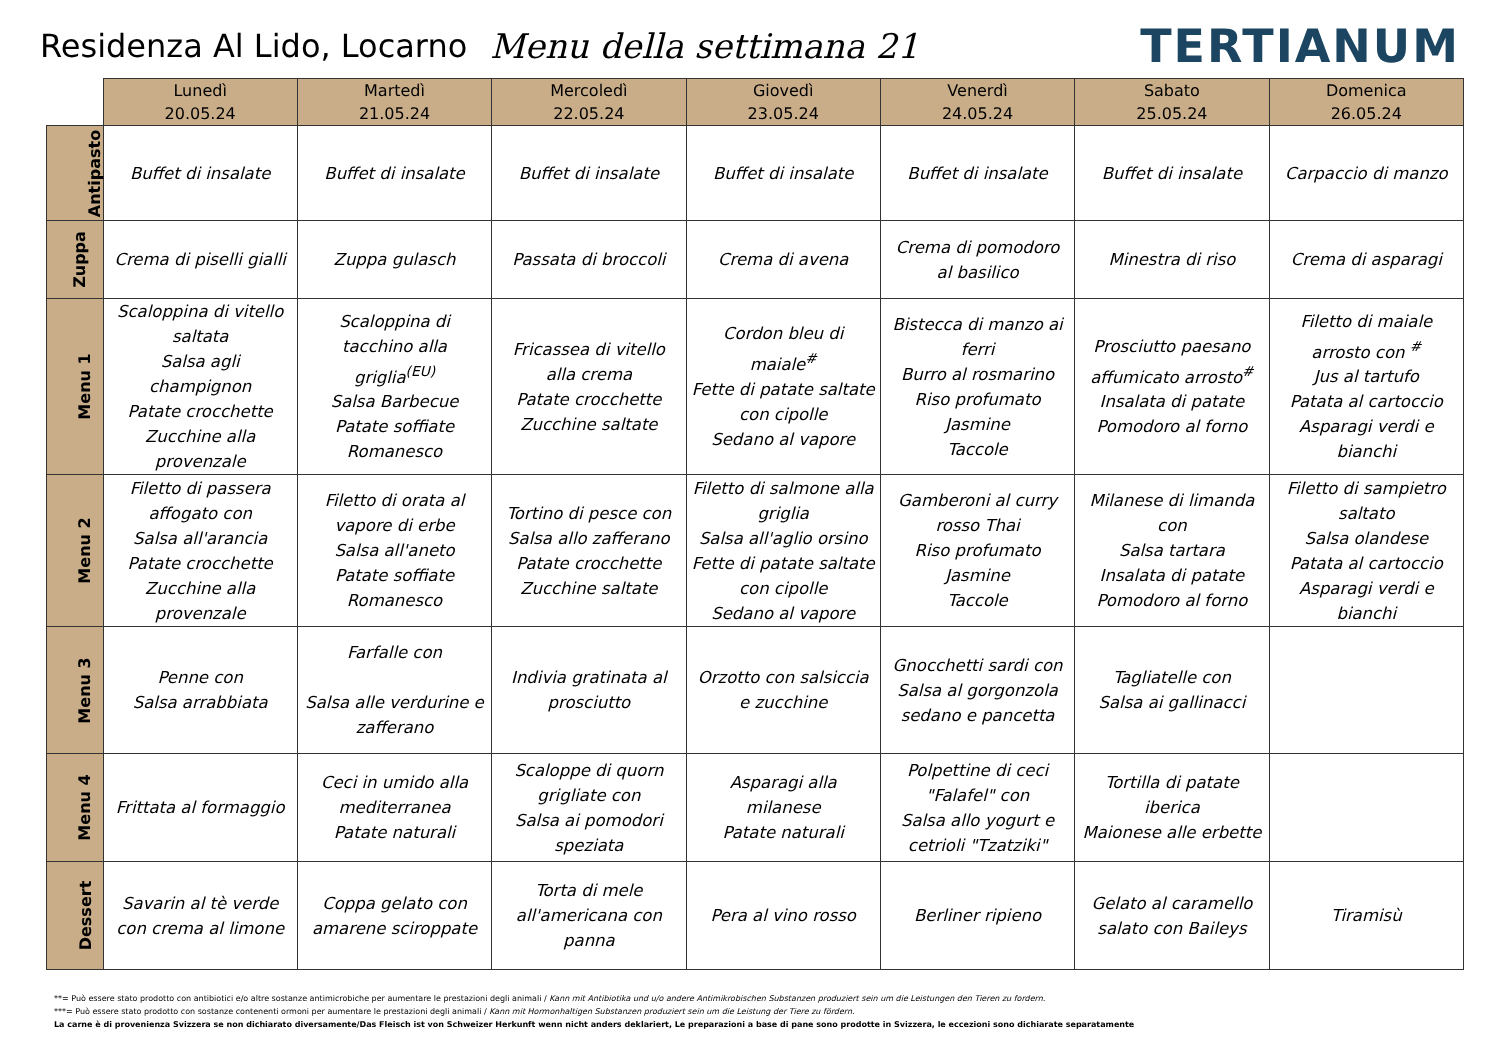Residenza Al Lido, Locarno
Menu della settimana 21
TERTIANUM
| | Lunedì 20.05.24 | Martedì 21.05.24 | Mercoledì 22.05.24 | Giovedì 23.05.24 | Venerdì 24.05.24 | Sabato 25.05.24 | Domenica 26.05.24 |
| --- | --- | --- | --- | --- | --- | --- | --- |
| Antipasto | Buffet di insalate | Buffet di insalate | Buffet di insalate | Buffet di insalate | Buffet di insalate | Buffet di insalate | Carpaccio di manzo |
| Zuppa | Crema di piselli gialli | Zuppa gulasch | Passata di broccoli | Crema di avena | Crema di pomodoro al basilico | Minestra di riso | Crema di asparagi |
| Menu 1 | Scaloppina di vitello saltata Salsa agli champignon Patate crocchette Zucchine alla provenzale | Scaloppina di tacchino alla griglia<sup>(EU)</sup> Salsa Barbecue Patate soffiate Romanesco | Fricassea di vitello alla crema Patate crocchette Zucchine saltate | Cordon bleu di maiale<sup>#</sup> Fette di patate saltate con cipolle Sedano al vapore | Bistecca di manzo ai ferri Burro al rosmarino Riso profumato Jasmine Taccole | Prosciutto paesano affumicato arrosto<sup>#</sup> Insalata di patate Pomodoro al forno | Filetto di maiale arrosto con <sup>#</sup> Jus al tartufo Patata al cartoccio Asparagi verdi e bianchi |
| Menu 2 | Filetto di passera affogato con Salsa all'arancia Patate crocchette Zucchine alla provenzale | Filetto di orata al vapore di erbe Salsa all'aneto Patate soffiate Romanesco | Tortino di pesce con Salsa allo zafferano Patate crocchette Zucchine saltate | Filetto di salmone alla griglia Salsa all'aglio orsino Fette di patate saltate con cipolle Sedano al vapore | Gamberoni al curry rosso Thai Riso profumato Jasmine Taccole | Milanese di limanda con Salsa tartara Insalata di patate Pomodoro al forno | Filetto di sampietro saltato Salsa olandese Patata al cartoccio Asparagi verdi e bianchi |
| Menu 3 | Penne con Salsa arrabbiata | Farfalle con Salsa alle verdurine e zafferano | Indivia gratinata al prosciutto | Orzotto con salsiccia e zucchine | Gnocchetti sardi con Salsa al gorgonzola sedano e pancetta | Tagliatelle con Salsa ai gallinacci | |
| Menu 4 | Frittata al formaggio | Ceci in umido alla mediterranea Patate naturali | Scaloppe di quorn grigliate con Salsa ai pomodori speziata | Asparagi alla milanese Patate naturali | Polpettine di ceci "Falafel" con Salsa allo yogurt e cetrioli "Tzatziki" | Tortilla di patate iberica Maionese alle erbette | |
| Dessert | Savarin al tè verde con crema al limone | Coppa gelato con amarene sciroppate | Torta di mele all'americana con panna | Pera al vino rosso | Berliner ripieno | Gelato al caramello salato con Baileys | Tiramisù |
**= Può essere stato prodotto con antibiotici e/o altre sostanze antimicrobiche per aumentare le prestazioni degli animali / Kann mit Antibiotika und u/o andere Antimikrobischen Substanzen produziert sein um die Leistungen den Tieren zu fordern.
***= Può essere stato prodotto con sostanze contenenti ormoni per aumentare le prestazioni degli animali / Kann mit Hormonhaltigen Substanzen produziert sein um die Leistung der Tiere zu fördern.
La carne è di provenienza Svizzera se non dichiarato diversamente/Das Fleisch ist von Schweizer Herkunft wenn nicht anders deklariert, Le preparazioni a base di pane sono prodotte in Svizzera, le eccezioni sono dichiarate separatamente